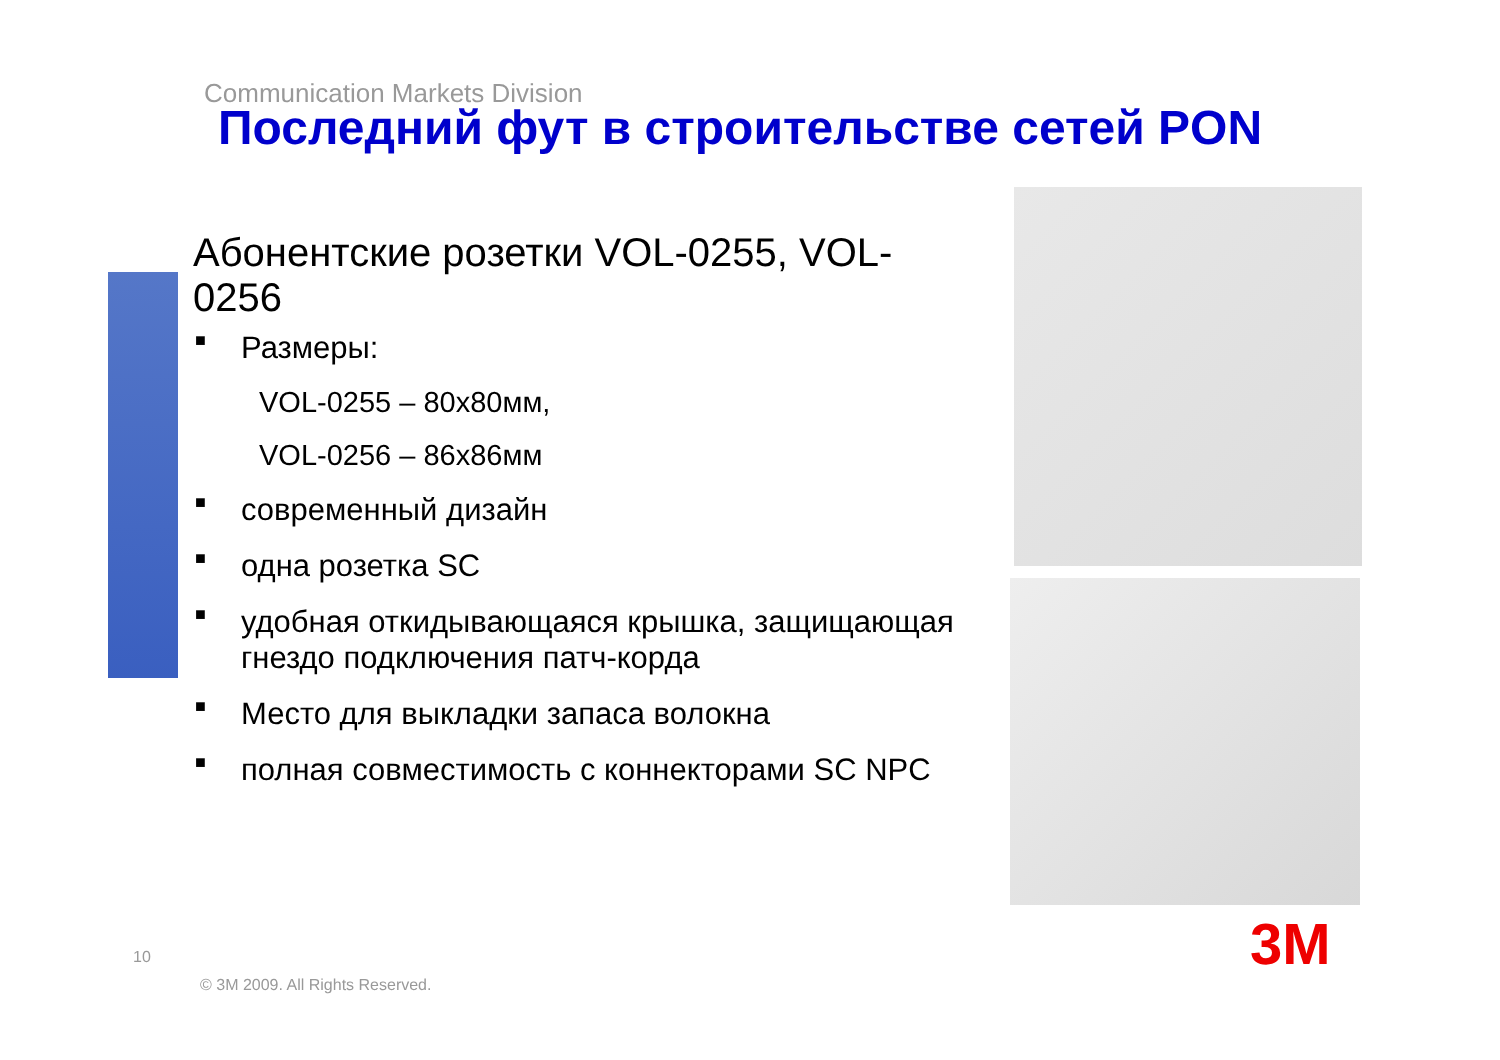Communication Markets Division
Последний фут в строительстве сетей PON
Абонентские розетки VOL-0255, VOL-0256
■ Размеры:
VOL-0255 – 80x80мм,
VOL-0256 – 86x86мм
■ современный дизайн
■ одна розетка SC
■ удобная откидывающаяся крышка, защищающая гнездо подключения патч-корда
■ Место для выкладки запаса волокна
■ полная совместимость с коннекторами SC NPC
3M
10
© 3M 2009. All Rights Reserved.